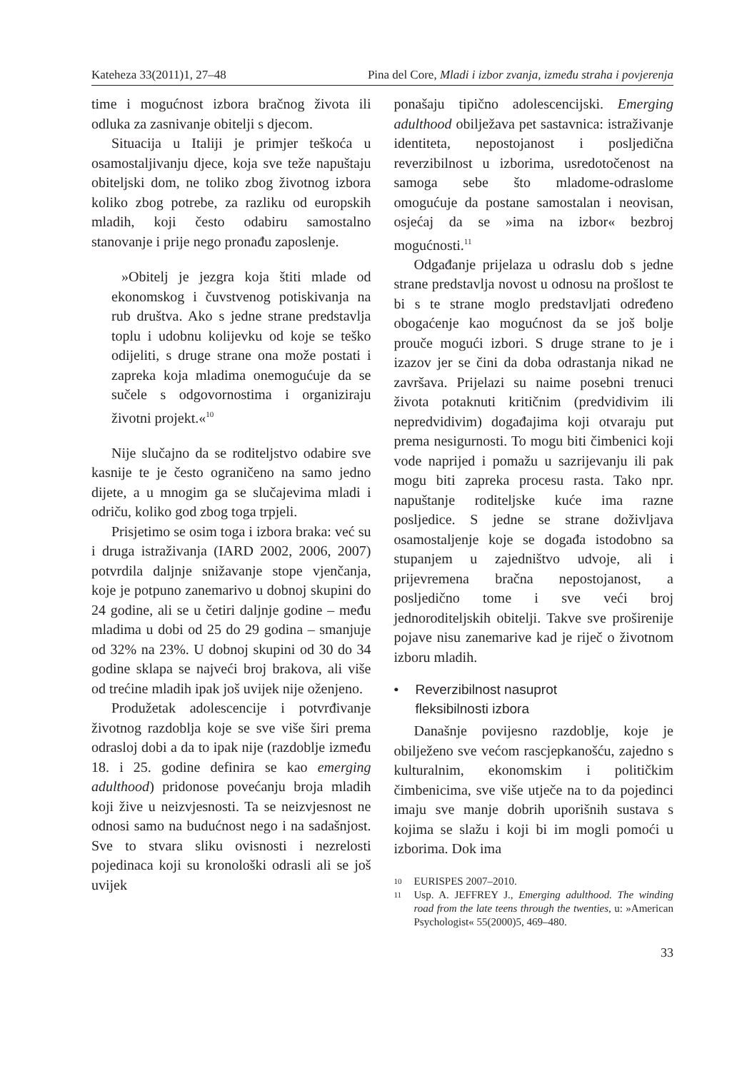Kateheza 33(2011)1, 27–48 Pina del Core, Mladi i izbor zvanja, između straha i povjerenja
time i mogućnost izbora bračnog života ili odluka za zasnivanje obitelji s djecom.
Situacija u Italiji je primjer teškoća u osamostaljivanju djece, koja sve teže napuštaju obiteljski dom, ne toliko zbog životnog izbora koliko zbog potrebe, za razliku od europskih mladih, koji često odabiru samostalno stanovanje i prije nego pronađu zaposlenje.
»Obitelj je jezgra koja štiti mlade od ekonomskog i čuvstvenog potiskivanja na rub društva. Ako s jedne strane predstavlja toplu i udobnu kolijevku od koje se teško odijeliti, s druge strane ona može postati i zapreka koja mladima onemogućuje da se sučele s odgovornostima i organiziraju životni projekt.«<sup>10</sup>
Nije slučajno da se roditeljstvo odabire sve kasnije te je često ograničeno na samo jedno dijete, a u mnogim ga se slučajevima mladi i odriču, koliko god zbog toga trpjeli.
Prisjetimo se osim toga i izbora braka: već su i druga istraživanja (IARD 2002, 2006, 2007) potvrdila daljnje snižavanje stope vjenčanja, koje je potpuno zanemarivo u dobnoj skupini do 24 godine, ali se u četiri daljnje godine – među mladima u dobi od 25 do 29 godina – smanjuje od 32% na 23%. U dobnoj skupini od 30 do 34 godine sklapa se najveći broj brakova, ali više od trećine mladih ipak još uvijek nije oženjeno.
Produžetak adolescencije i potvrđivanje životnog razdoblja koje se sve više širi prema odrasloj dobi a da to ipak nije (razdoblje između 18. i 25. godine definira se kao emerging adulthood) pridonose povećanju broja mladih koji žive u neizvjesnosti. Ta se neizvjesnost ne odnosi samo na budućnost nego i na sadašnjost. Sve to stvara sliku ovisnosti i nezrelosti pojedinaca koji su kronološki odrasli ali se još uvijek
ponašaju tipično adolescencijski. Emerging adulthood obilježava pet sastavnica: istraživanje identiteta, nepostojanost i posljedična reverzibilnost u izborima, usredotočenost na samoga sebe što mladome-odraslome omogućuje da postane samostalan i neovisan, osjećaj da se »ima na izbor« bezbroj mogućnosti.<sup>11</sup>
Odgađanje prijelaza u odraslu dob s jedne strane predstavlja novost u odnosu na prošlost te bi s te strane moglo predstavljati određeno obogaćenje kao mogućnost da se još bolje prouče mogući izbori. S druge strane to je i izazov jer se čini da doba odrastanja nikad ne završava. Prijelazi su naime posebni trenuci života potaknuti kritičnim (predvidivim ili nepredvidivim) događajima koji otvaraju put prema nesigurnosti. To mogu biti čimbenici koji vode naprijed i pomažu u sazrijevanju ili pak mogu biti zapreka procesu rasta. Tako npr. napuštanje roditeljske kuće ima razne posljedice. S jedne se strane doživljava osamostaljenje koje se događa istodobno sa stupanjem u zajedništvo udvoje, ali i prijevremena bračna nepostojanost, a posljedično tome i sve veći broj jednoroditeljskih obitelji. Takve sve proširenije pojave nisu zanemarive kad je riječ o životnom izboru mladih.
• Reverzibilnost nasuprot
fleksibilnosti izbora
Današnje povijesno razdoblje, koje je obilježeno sve većom rascjepkanošću, zajedno s kulturalnim, ekonomskim i političkim čimbenicima, sve više utječe na to da pojedinci imaju sve manje dobrih uporišnih sustava s kojima se slažu i koji bi im mogli pomoći u izborima. Dok ima
10 EURISPES 2007–2010.
11 Usp. A. JEFFREY J., Emerging adulthood. The winding road from the late teens through the twenties, u: »American Psychologist« 55(2000)5, 469–480.
33